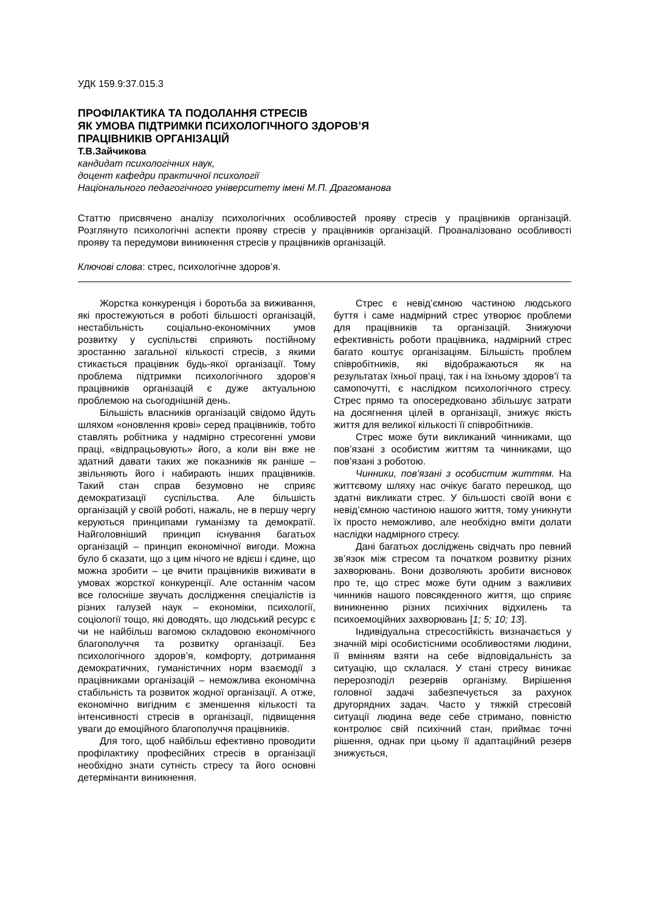УДК 159.9:37.015.3
ПРОФІЛАКТИКА ТА ПОДОЛАННЯ СТРЕСІВ
ЯК УМОВА ПІДТРИМКИ ПСИХОЛОГІЧНОГО ЗДОРОВ’Я
ПРАЦІВНИКІВ ОРГАНІЗАЦІЙ
Т.В.Зайчикова
кандидат психологічних наук,
доцент кафедри практичної психології
Національного педагогічного університету імені М.П. Драгоманова
Статтю присвячено аналізу психологічних особливостей прояву стресів у працівників організацій. Розглянуто психологічні аспекти прояву стресів у працівників організацій. Проаналізовано особливості прояву та передумови виникнення стресів у працівників організацій.
Ключові слова: стрес, психологічне здоров’я.
Жорстка конкуренція і боротьба за виживання, які простежуються в роботі більшості організацій, нестабільність соціально-економічних умов розвитку у суспільстві сприяють постійному зростанню загальної кількості стресів, з якими стикається працівник будь-якої організації. Тому проблема підтримки психологічного здоров’я працівників організацій є дуже актуальною проблемою на сьогоднішній день.
Більшість власників організацій свідомо йдуть шляхом «оновлення крові» серед працівників, тобто ставлять робітника у надмірно стресогенні умови праці, «відпрацьовують» його, а коли він вже не здатний давати таких же показників як раніше – звільняють його і набирають інших працівників. Такий стан справ безумовно не сприяє демократизації суспільства. Але більшість організацій у своїй роботі, нажаль, не в першу чергу керуються принципами гуманізму та демократії. Найголовніший принцип існування багатьох організацій – принцип економічної вигоди. Можна було б сказати, що з цим нічого не вдієш і єдине, що можна зробити – це вчити працівників виживати в умовах жорсткої конкуренції. Але останнім часом все голосніше звучать дослідження спеціалістів із різних галузей наук – економіки, психології, соціології тощо, які доводять, що людський ресурс є чи не найбільш вагомою складовою економічного благополуччя та розвитку організації. Без психологічного здоров’я, комфорту, дотримання демократичних, гуманістичних норм взаємодії з працівниками організацій – неможлива економічна стабільність та розвиток жодної організації. А отже, економічно вигідним є зменшення кількості та інтенсивності стресів в організації, підвищення уваги до емоційного благополуччя працівників.
Для того, щоб найбільш ефективно проводити профілактику професійних стресів в організації необхідно знати сутність стресу та його основні детермінанти виникнення.
Стрес є невід’ємною частиною людського буття і саме надмірний стрес утворює проблеми для працівників та організацій. Знижуючи ефективність роботи працівника, надмірний стрес багато коштує організаціям. Більшість проблем співробітників, які відображаються як на результатах їхньої праці, так і на їхньому здоров’ї та самопочутті, є наслідком психологічного стресу. Стрес прямо та опосередковано збільшує затрати на досягнення цілей в організації, знижує якість життя для великої кількості її співробітників.
Стрес може бути викликаний чинниками, що пов’язані з особистим життям та чинниками, що пов’язані з роботою.
Чинники, пов’язані з особистим життям. На життєвому шляху нас очікує багато перешкод, що здатні викликати стрес. У більшості своїй вони є невід’ємною частиною нашого життя, тому уникнути їх просто неможливо, але необхідно вміти долати наслідки надмірного стресу.
Дані багатьох досліджень свідчать про певний зв’язок між стресом та початком розвитку різних захворювань. Вони дозволяють зробити висновок про те, що стрес може бути одним з важливих чинників нашого повсякденного життя, що сприяє виникненню різних психічних відхилень та психоемоційних захворювань [1; 5; 10; 13].
Індивідуальна стресостійкість визначається у значній мірі особистісними особливостями людини, її вмінням взяти на себе відповідальність за ситуацію, що склалася. У стані стресу виникає перерозподіл резервів організму. Вирішення головної задачі забезпечується за рахунок другорядних задач. Часто у тяжкій стресовій ситуації людина веде себе стримано, повністю контролює свій психічний стан, приймає точні рішення, однак при цьому її адаптаційний резерв знижується,